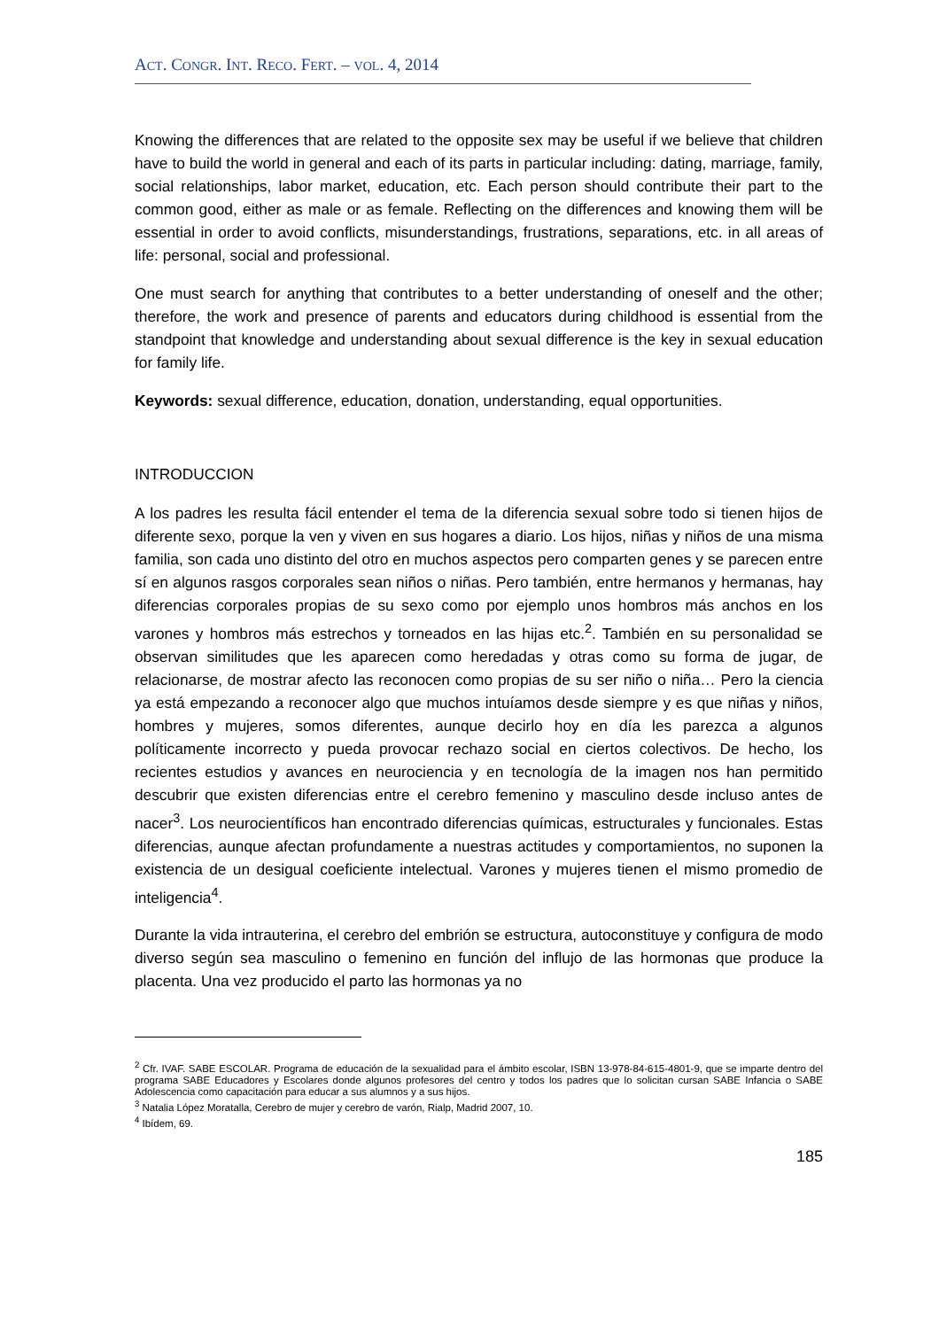ACT. CONGR. INT. RECO. FERT. – VOL. 4, 2014
Knowing the differences that are related to the opposite sex may be useful if we believe that children have to build the world in general and each of its parts in particular including: dating, marriage, family, social relationships, labor market, education, etc. Each person should contribute their part to the common good, either as male or as female. Reflecting on the differences and knowing them will be essential in order to avoid conflicts, misunderstandings, frustrations, separations, etc. in all areas of life: personal, social and professional.
One must search for anything that contributes to a better understanding of oneself and the other; therefore, the work and presence of parents and educators during childhood is essential from the standpoint that knowledge and understanding about sexual difference is the key in sexual education for family life.
Keywords: sexual difference, education, donation, understanding, equal opportunities.
INTRODUCCION
A los padres les resulta fácil entender el tema de la diferencia sexual sobre todo si tienen hijos de diferente sexo, porque la ven y viven en sus hogares a diario. Los hijos, niñas y niños de una misma familia, son cada uno distinto del otro en muchos aspectos pero comparten genes y se parecen entre sí en algunos rasgos corporales sean niños o niñas. Pero también, entre hermanos y hermanas, hay diferencias corporales propias de su sexo como por ejemplo unos hombros más anchos en los varones y hombros más estrechos y torneados en las hijas etc.<sup>2</sup>. También en su personalidad se observan similitudes que les aparecen como heredadas y otras como su forma de jugar, de relacionarse, de mostrar afecto las reconocen como propias de su ser niño o niña… Pero la ciencia ya está empezando a reconocer algo que muchos intuíamos desde siempre y es que niñas y niños, hombres y mujeres, somos diferentes, aunque decirlo hoy en día les parezca a algunos políticamente incorrecto y pueda provocar rechazo social en ciertos colectivos. De hecho, los recientes estudios y avances en neurociencia y en tecnología de la imagen nos han permitido descubrir que existen diferencias entre el cerebro femenino y masculino desde incluso antes de nacer<sup>3</sup>. Los neurocientíficos han encontrado diferencias químicas, estructurales y funcionales. Estas diferencias, aunque afectan profundamente a nuestras actitudes y comportamientos, no suponen la existencia de un desigual coeficiente intelectual. Varones y mujeres tienen el mismo promedio de inteligencia<sup>4</sup>.
Durante la vida intrauterina, el cerebro del embrión se estructura, autoconstituye y configura de modo diverso según sea masculino o femenino en función del influjo de las hormonas que produce la placenta. Una vez producido el parto las hormonas ya no
<sup>2</sup> Cfr. IVAF. SABE ESCOLAR. Programa de educación de la sexualidad para el ámbito escolar, ISBN 13-978-84-615-4801-9, que se imparte dentro del programa SABE Educadores y Escolares donde algunos profesores del centro y todos los padres que lo solicitan cursan SABE Infancia o SABE Adolescencia como capacitación para educar a sus alumnos y a sus hijos.
<sup>3</sup> Natalia López Moratalla, Cerebro de mujer y cerebro de varón, Rialp, Madrid 2007, 10.
<sup>4</sup> Ibídem, 69.
185